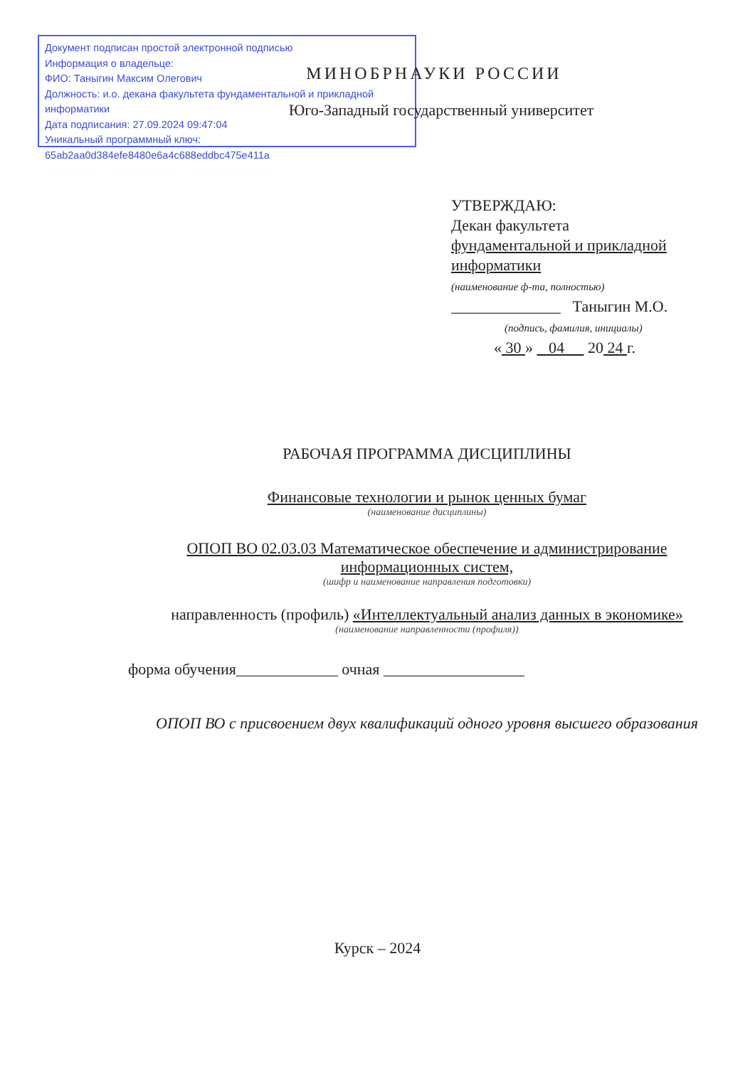Документ подписан простой электронной подписью
Информация о владельце:
ФИО: Таныгин Максим Олегович
Должность: и.о. декана факультета фундаментальной и прикладной информатики
Дата подписания: 27.09.2024 09:47:04
Уникальный программный ключ:
65ab2aa0d384efe8480e6a4c688eddbc475e411a
МИНОБРНАУКИ РОССИИ
Юго-Западный государственный университет
УТВЕРЖДАЮ:
Декан факультета
фундаментальной и прикладной
информатики
(наименование ф-та, полностью)
______________ Таныгин М.О.
(подпись, фамилия, инициалы)
« 30 » 04 20 24 г.
РАБОЧАЯ ПРОГРАММА ДИСЦИПЛИНЫ
Финансовые технологии и рынок ценных бумаг
(наименование дисциплины)
ОПОП ВО 02.03.03 Математическое обеспечение и администрирование информационных систем,
(шифр и наименование направления подготовки)
направленность (профиль) «Интеллектуальный анализ данных в экономике»
(наименование направленности (профиля))
форма обучения_____________ очная __________________
ОПОП ВО с присвоением двух квалификаций одного уровня высшего образования
Курск – 2024